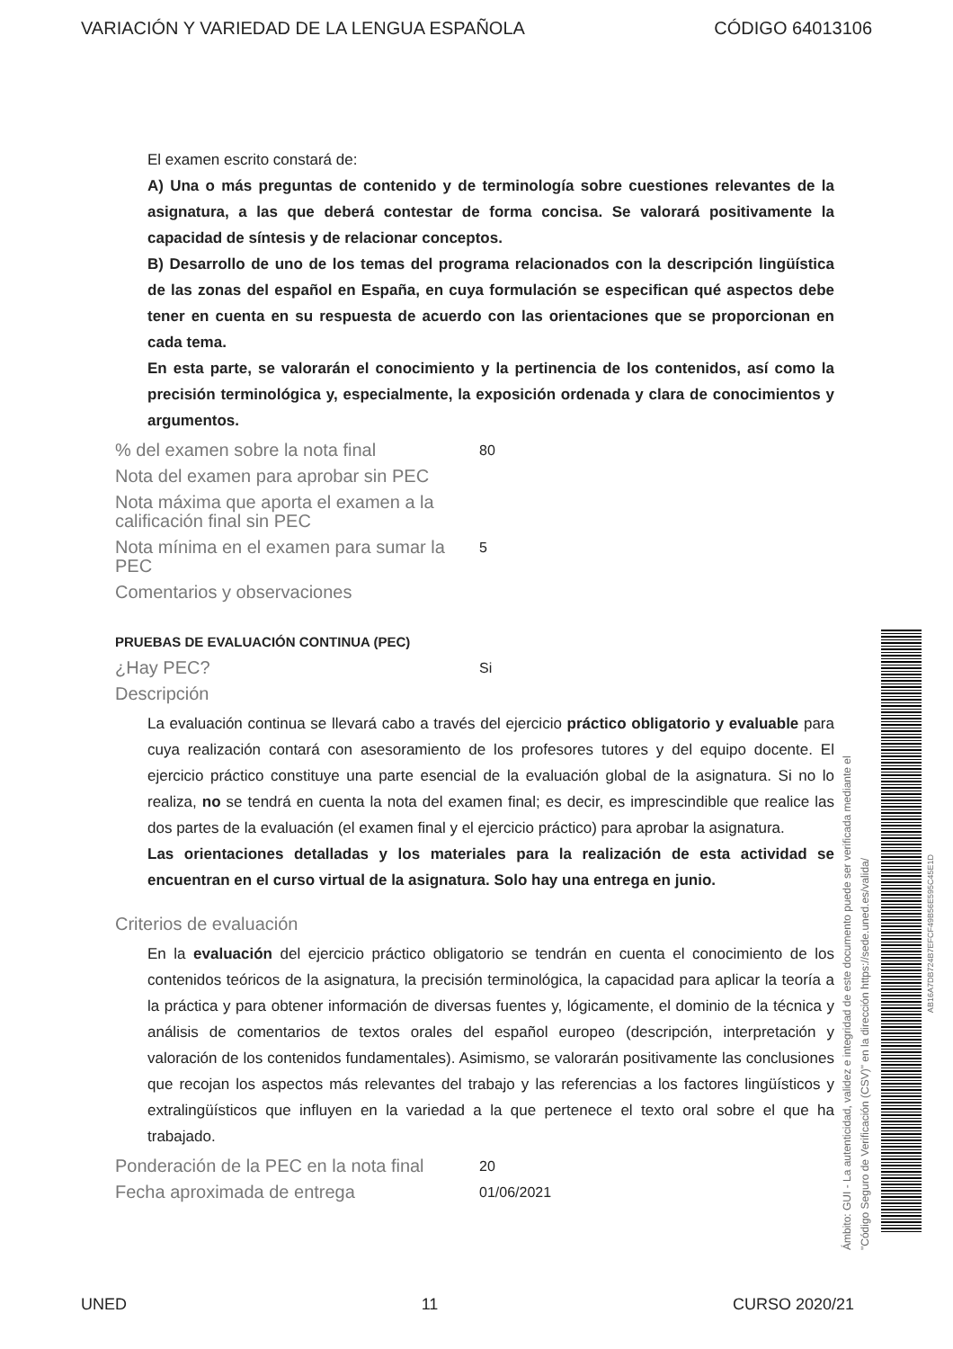VARIACIÓN Y VARIEDAD DE LA LENGUA ESPAÑOLA CÓDIGO 64013106
El examen escrito constará de:
A) Una o más preguntas de contenido y de terminología sobre cuestiones relevantes de la asignatura, a las que deberá contestar de forma concisa. Se valorará positivamente la capacidad de síntesis y de relacionar conceptos.
B) Desarrollo de uno de los temas del programa relacionados con la descripción lingüística de las zonas del español en España, en cuya formulación se especifican qué aspectos debe tener en cuenta en su respuesta de acuerdo con las orientaciones que se proporcionan en cada tema.
En esta parte, se valorarán el conocimiento y la pertinencia de los contenidos, así como la precisión terminológica y, especialmente, la exposición ordenada y clara de conocimientos y argumentos.
% del examen sobre la nota final 80
Nota del examen para aprobar sin PEC
Nota máxima que aporta el examen a la calificación final sin PEC
Nota mínima en el examen para sumar la PEC 5
Comentarios y observaciones
PRUEBAS DE EVALUACIÓN CONTINUA (PEC)
¿Hay PEC? Si
Descripción
La evaluación continua se llevará cabo a través del ejercicio práctico obligatorio y evaluable para cuya realización contará con asesoramiento de los profesores tutores y del equipo docente. El ejercicio práctico constituye una parte esencial de la evaluación global de la asignatura. Si no lo realiza, no se tendrá en cuenta la nota del examen final; es decir, es imprescindible que realice las dos partes de la evaluación (el examen final y el ejercicio práctico) para aprobar la asignatura.
Las orientaciones detalladas y los materiales para la realización de esta actividad se encuentran en el curso virtual de la asignatura. Solo hay una entrega en junio.
Criterios de evaluación
En la evaluación del ejercicio práctico obligatorio se tendrán en cuenta el conocimiento de los contenidos teóricos de la asignatura, la precisión terminológica, la capacidad para aplicar la teoría a la práctica y para obtener información de diversas fuentes y, lógicamente, el dominio de la técnica y análisis de comentarios de textos orales del español europeo (descripción, interpretación y valoración de los contenidos fundamentales). Asimismo, se valorarán positivamente las conclusiones que recojan los aspectos más relevantes del trabajo y las referencias a los factores lingüísticos y extralingüísticos que influyen en la variedad a la que pertenece el texto oral sobre el que ha trabajado.
Ponderación de la PEC en la nota final 20
Fecha aproximada de entrega 01/06/2021
Ámbito: GUI - La autenticidad, validez e integridad de este documento puede ser verificada mediante el
"Código Seguro de Verificación (CSV)" en la dirección https://sede.uned.es/valida/
AB16A7DB724B7EFCF49B56E595C45E1D
UNED 11 CURSO 2020/21